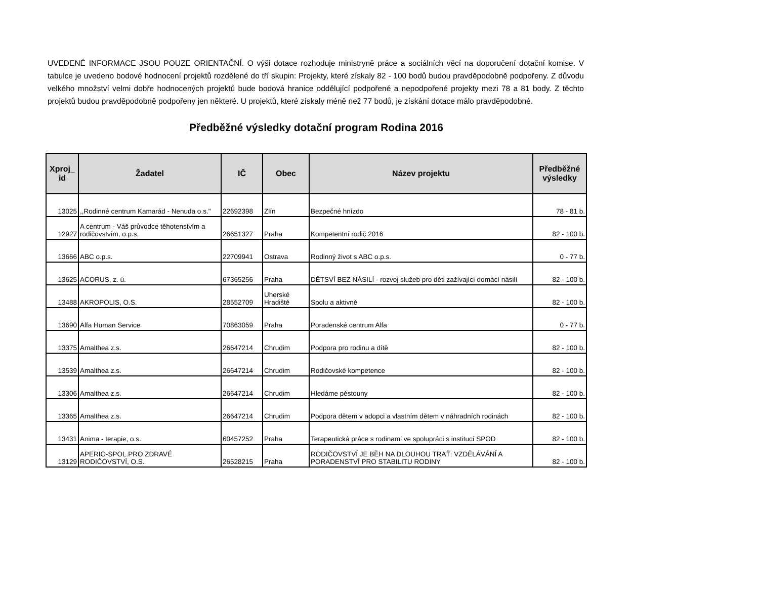UVEDENÉ INFORMACE JSOU POUZE ORIENTAČNÍ. O výši dotace rozhoduje ministryně práce a sociálních věcí na doporučení dotační komise. V tabulce je uvedeno bodové hodnocení projektů rozdělené do tří skupin: Projekty, které získaly 82 - 100 bodů budou pravděpodobně podpořeny. Z důvodu velkého množství velmi dobře hodnocených projektů bude bodová hranice oddělující podpořené a nepodpořené projekty mezi 78 a 81 body. Z těchto projektů budou pravděpodobně podpořeny jen některé. U projektů, které získaly méně než 77 bodů, je získání dotace málo pravděpodobné.
Předběžné výsledky dotační program Rodina 2016
| Xproj_ id | Žadatel | IČ | Obec | Název projektu | Předběžné výsledky |
| --- | --- | --- | --- | --- | --- |
| 13025 | ,,Rodinné centrum Kamarád - Nenuda o.s." | 22692398 | Zlín | Bezpečné hnízdo | 78 - 81 b. |
| 12927 | A centrum - Váš průvodce těhotenstvím a rodičovstvím, o.p.s. | 26651327 | Praha | Kompetentní rodič 2016 | 82 - 100 b. |
| 13666 | ABC o.p.s. | 22709941 | Ostrava | Rodinný život s ABC o.p.s. | 0 - 77 b. |
| 13625 | ACORUS, z. ú. | 67365256 | Praha | DĚTSVÍ BEZ NÁSILÍ - rozvoj služeb pro děti zažívající domácí násilí | 82 - 100 b. |
| 13488 | AKROPOLIS, O.S. | 28552709 | Uherské Hradiště | Spolu a aktivně | 82 - 100 b. |
| 13690 | Alfa Human Service | 70863059 | Praha | Poradenské centrum Alfa | 0 - 77 b. |
| 13375 | Amalthea z.s. | 26647214 | Chrudim | Podpora pro rodinu a dítě | 82 - 100 b. |
| 13539 | Amalthea z.s. | 26647214 | Chrudim | Rodičovské kompetence | 82 - 100 b. |
| 13306 | Amalthea z.s. | 26647214 | Chrudim | Hledáme pěstouny | 82 - 100 b. |
| 13365 | Amalthea z.s. | 26647214 | Chrudim | Podpora dětem v adopci a vlastním dětem v náhradních rodinách | 82 - 100 b. |
| 13431 | Anima - terapie, o.s. | 60457252 | Praha | Terapeutická práce s rodinami ve spolupráci s institucí SPOD | 82 - 100 b. |
| 13129 | APERIO-SPOL.PRO ZDRAVÉ RODIČOVSTVÍ, O.S. | 26528215 | Praha | RODIČOVSTVÍ JE BĚH NA DLOUHOU TRAŤ: VZDĚLÁVÁNÍ A PORADENSTVÍ PRO STABILITU RODINY | 82 - 100 b. |